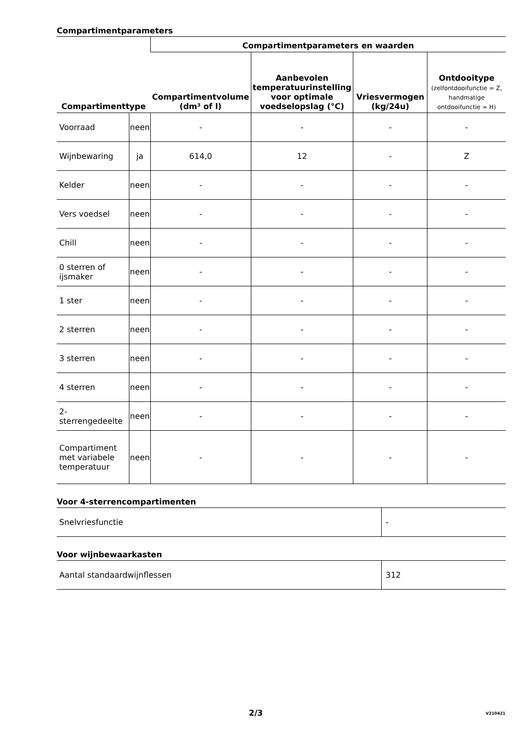Compartimentparameters
| Compartimenttype | | Compartimentparameters en waarden | | | |
| --- | --- | --- | --- | --- | --- |
| | | Compartimentvolume (dm³ of l) | Aanbevolen temperatuurinstelling voor optimale voedselopslag (°C) | Vriesvermogen (kg/24u) | Ontdooitype (zelfontdooifunctie = Z, handmatige ontdooifunctie = H) |
| Voorraad | neen | - | - | - | - |
| Wijnbewaring | ja | 614,0 | 12 | - | Z |
| Kelder | neen | - | - | - | - |
| Vers voedsel | neen | - | - | - | - |
| Chill | neen | - | - | - | - |
| 0 sterren of ijsmaker | neen | - | - | - | - |
| 1 ster | neen | - | - | - | - |
| 2 sterren | neen | - | - | - | - |
| 3 sterren | neen | - | - | - | - |
| 4 sterren | neen | - | - | - | - |
| 2-sterrengedeelte | neen | - | - | - | - |
| Compartiment met variabele temperatuur | neen | - | - | - | - |
Voor 4-sterrencompartimenten
| Snelvriesfunctie | - |
Voor wijnbewaarkasten
| Aantal standaardwijnflessen | 312 |
2/3 V210421